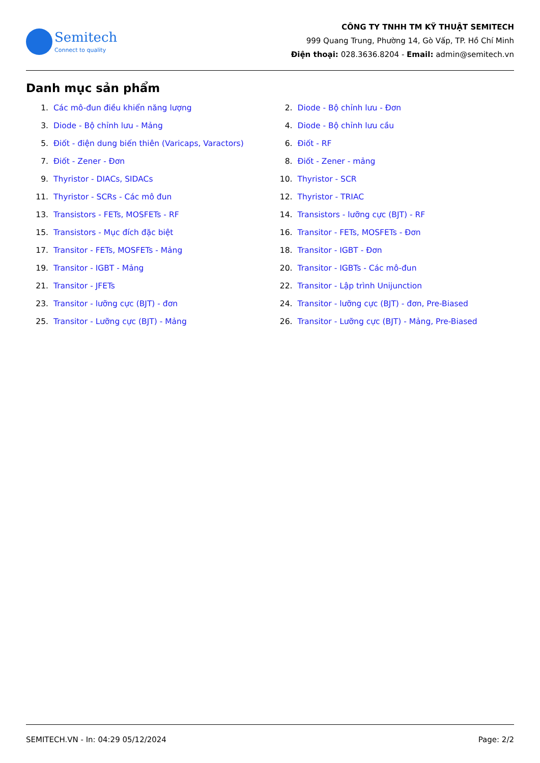Semitech
Connect to quality
CÔNG TY TNHH TM KỸ THUẬT SEMITECH
999 Quang Trung, Phường 14, Gò Vấp, TP. Hồ Chí Minh
Điện thoại: 028.3636.8204 - Email: admin@semitech.vn
Danh mục sản phẩm
1. Các mô-đun điều khiển năng lượng
2. Diode - Bộ chỉnh lưu - Đơn
3. Diode - Bộ chỉnh lưu - Mảng
4. Diode - Bộ chỉnh lưu cầu
5. Điốt - điện dung biến thiên (Varicaps, Varactors)
6. Điốt - RF
7. Điốt - Zener - Đơn
8. Điốt - Zener - mảng
9. Thyristor - DIACs, SIDACs
10. Thyristor - SCR
11. Thyristor - SCRs - Các mô đun
12. Thyristor - TRIAC
13. Transistors - FETs, MOSFETs - RF
14. Transistors - lưỡng cực (BJT) - RF
15. Transistors - Mục đích đặc biệt
16. Transitor - FETs, MOSFETs - Đơn
17. Transitor - FETs, MOSFETs - Mảng
18. Transitor - IGBT - Đơn
19. Transitor - IGBT - Mảng
20. Transitor - IGBTs - Các mô-đun
21. Transitor - JFETs
22. Transitor - Lập trình Unijunction
23. Transitor - lưỡng cực (BJT) - đơn
24. Transitor - lưỡng cực (BJT) - đơn, Pre-Biased
25. Transitor - Lưỡng cực (BJT) - Mảng
26. Transitor - Lưỡng cực (BJT) - Mảng, Pre-Biased
SEMITECH.VN - In: 04:29 05/12/2024 Page: 2/2